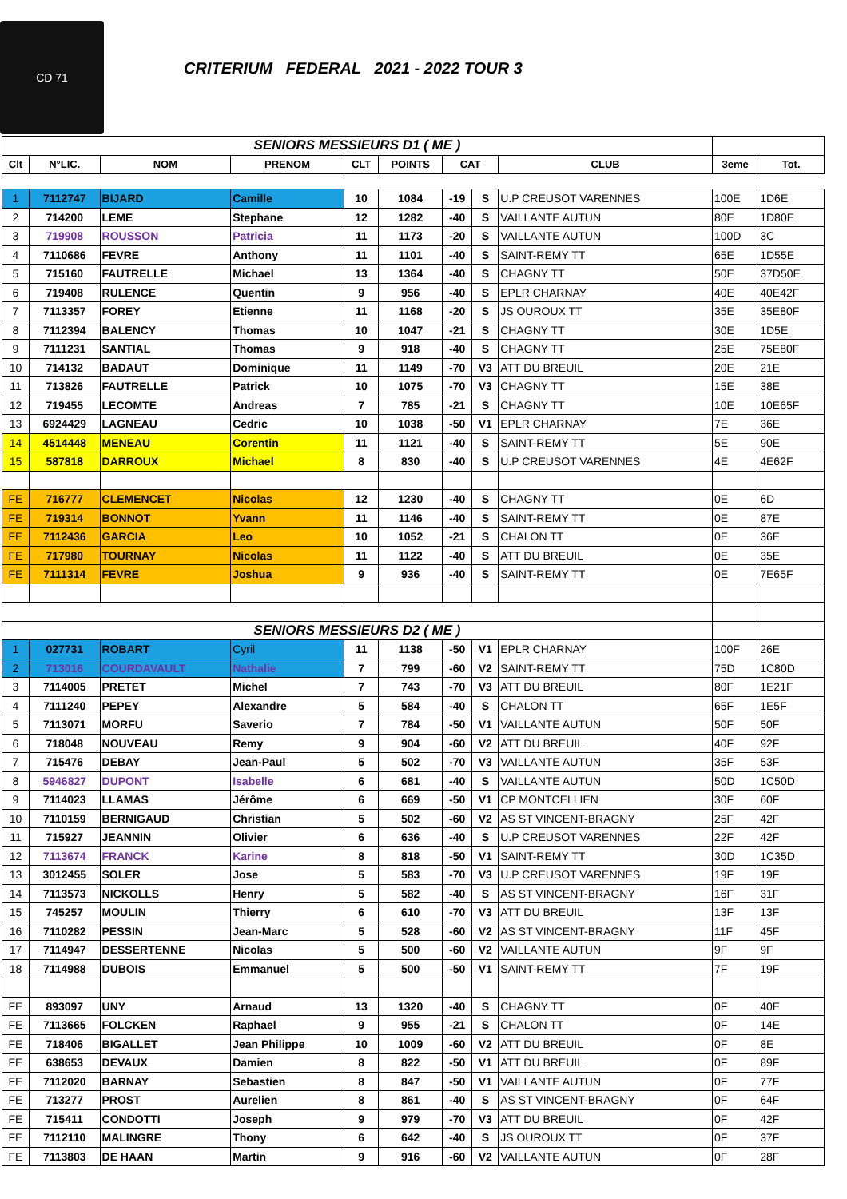CD 71
CRITERIUM FEDERAL 2021 - 2022 TOUR 3
| SENIORS MESSIEURS D1 ( ME ) | | | | | | | | | | |
| Clt | N°LIC. | NOM | PRENOM | CLT | POINTS | CAT | | CLUB | 3eme | Tot. |
| 1 | 7112747 | BIJARD | Camille | 10 | 1084 | -19 | S | U.P CREUSOT VARENNES | 100E | 1D6E |
| 2 | 714200 | LEME | Stephane | 12 | 1282 | -40 | S | VAILLANTE AUTUN | 80E | 1D80E |
| 3 | 719908 | ROUSSON | Patricia | 11 | 1173 | -20 | S | VAILLANTE AUTUN | 100D | 3C |
| 4 | 7110686 | FEVRE | Anthony | 11 | 1101 | -40 | S | SAINT-REMY TT | 65E | 1D55E |
| 5 | 715160 | FAUTRELLE | Michael | 13 | 1364 | -40 | S | CHAGNY TT | 50E | 37D50E |
| 6 | 719408 | RULENCE | Quentin | 9 | 956 | -40 | S | EPLR CHARNAY | 40E | 40E42F |
| 7 | 7113357 | FOREY | Etienne | 11 | 1168 | -20 | S | JS OUROUX TT | 35E | 35E80F |
| 8 | 7112394 | BALENCY | Thomas | 10 | 1047 | -21 | S | CHAGNY TT | 30E | 1D5E |
| 9 | 7111231 | SANTIAL | Thomas | 9 | 918 | -40 | S | CHAGNY TT | 25E | 75E80F |
| 10 | 714132 | BADAUT | Dominique | 11 | 1149 | -70 | V3 | ATT DU BREUIL | 20E | 21E |
| 11 | 713826 | FAUTRELLE | Patrick | 10 | 1075 | -70 | V3 | CHAGNY TT | 15E | 38E |
| 12 | 719455 | LECOMTE | Andreas | 7 | 785 | -21 | S | CHAGNY TT | 10E | 10E65F |
| 13 | 6924429 | LAGNEAU | Cedric | 10 | 1038 | -50 | V1 | EPLR CHARNAY | 7E | 36E |
| 14 | 4514448 | MENEAU | Corentin | 11 | 1121 | -40 | S | SAINT-REMY TT | 5E | 90E |
| 15 | 587818 | DARROUX | Michael | 8 | 830 | -40 | S | U.P CREUSOT VARENNES | 4E | 4E62F |
| FE | 716777 | CLEMENCET | Nicolas | 12 | 1230 | -40 | S | CHAGNY TT | 0E | 6D |
| FE | 719314 | BONNOT | Yvann | 11 | 1146 | -40 | S | SAINT-REMY TT | 0E | 87E |
| FE | 7112436 | GARCIA | Leo | 10 | 1052 | -21 | S | CHALON TT | 0E | 36E |
| FE | 717980 | TOURNAY | Nicolas | 11 | 1122 | -40 | S | ATT DU BREUIL | 0E | 35E |
| FE | 7111314 | FEVRE | Joshua | 9 | 936 | -40 | S | SAINT-REMY TT | 0E | 7E65F |
| SENIORS MESSIEURS D2 ( ME ) | | | | | | | | | | |
| 1 | 027731 | ROBART | Cyril | 11 | 1138 | -50 | V1 | EPLR CHARNAY | 100F | 26E |
| 2 | 713016 | COURDAVAULT | Nathalie | 7 | 799 | -60 | V2 | SAINT-REMY TT | 75D | 1C80D |
| 3 | 7114005 | PRETET | Michel | 7 | 743 | -70 | V3 | ATT DU BREUIL | 80F | 1E21F |
| 4 | 7111240 | PEPEY | Alexandre | 5 | 584 | -40 | S | CHALON TT | 65F | 1E5F |
| 5 | 7113071 | MORFU | Saverio | 7 | 784 | -50 | V1 | VAILLANTE AUTUN | 50F | 50F |
| 6 | 718048 | NOUVEAU | Remy | 9 | 904 | -60 | V2 | ATT DU BREUIL | 40F | 92F |
| 7 | 715476 | DEBAY | Jean-Paul | 5 | 502 | -70 | V3 | VAILLANTE AUTUN | 35F | 53F |
| 8 | 5946827 | DUPONT | Isabelle | 6 | 681 | -40 | S | VAILLANTE AUTUN | 50D | 1C50D |
| 9 | 7114023 | LLAMAS | Jérôme | 6 | 669 | -50 | V1 | CP MONTCELLIEN | 30F | 60F |
| 10 | 7110159 | BERNIGAUD | Christian | 5 | 502 | -60 | V2 | AS ST VINCENT-BRAGNY | 25F | 42F |
| 11 | 715927 | JEANNIN | Olivier | 6 | 636 | -40 | S | U.P CREUSOT VARENNES | 22F | 42F |
| 12 | 7113674 | FRANCK | Karine | 8 | 818 | -50 | V1 | SAINT-REMY TT | 30D | 1C35D |
| 13 | 3012455 | SOLER | Jose | 5 | 583 | -70 | V3 | U.P CREUSOT VARENNES | 19F | 19F |
| 14 | 7113573 | NICKOLLS | Henry | 5 | 582 | -40 | S | AS ST VINCENT-BRAGNY | 16F | 31F |
| 15 | 745257 | MOULIN | Thierry | 6 | 610 | -70 | V3 | ATT DU BREUIL | 13F | 13F |
| 16 | 7110282 | PESSIN | Jean-Marc | 5 | 528 | -60 | V2 | AS ST VINCENT-BRAGNY | 11F | 45F |
| 17 | 7114947 | DESSERTENNE | Nicolas | 5 | 500 | -60 | V2 | VAILLANTE AUTUN | 9F | 9F |
| 18 | 7114988 | DUBOIS | Emmanuel | 5 | 500 | -50 | V1 | SAINT-REMY TT | 7F | 19F |
| FE | 893097 | UNY | Arnaud | 13 | 1320 | -40 | S | CHAGNY TT | 0F | 40E |
| FE | 7113665 | FOLCKEN | Raphael | 9 | 955 | -21 | S | CHALON TT | 0F | 14E |
| FE | 718406 | BIGALLET | Jean Philippe | 10 | 1009 | -60 | V2 | ATT DU BREUIL | 0F | 8E |
| FE | 638653 | DEVAUX | Damien | 8 | 822 | -50 | V1 | ATT DU BREUIL | 0F | 89F |
| FE | 7112020 | BARNAY | Sebastien | 8 | 847 | -50 | V1 | VAILLANTE AUTUN | 0F | 77F |
| FE | 713277 | PROST | Aurelien | 8 | 861 | -40 | S | AS ST VINCENT-BRAGNY | 0F | 64F |
| FE | 715411 | CONDOTTI | Joseph | 9 | 979 | -70 | V3 | ATT DU BREUIL | 0F | 42F |
| FE | 7112110 | MALINGRE | Thony | 6 | 642 | -40 | S | JS OUROUX TT | 0F | 37F |
| FE | 7113803 | DE HAAN | Martin | 9 | 916 | -60 | V2 | VAILLANTE AUTUN | 0F | 28F |